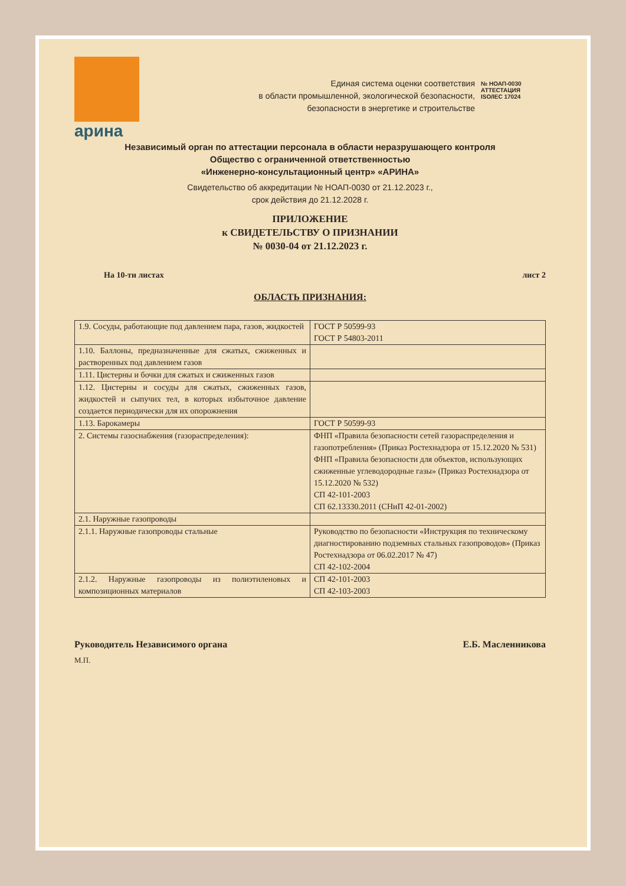арина
Единая система оценки соответствия
в области промышленной, экологической безопасности,
безопасности в энергетике и строительстве
№ НОАП-0030
АТТЕСТАЦИЯ
ISO/IEC 17024
Независимый орган по аттестации персонала в области неразрушающего контроля
Общество с ограниченной ответственностью
«Инженерно-консультационный центр» «АРИНА»
Свидетельство об аккредитации № НОАП-0030 от 21.12.2023 г.,
срок действия до 21.12.2028 г.
ПРИЛОЖЕНИЕ
к СВИДЕТЕЛЬСТВУ О ПРИЗНАНИИ
№ 0030-04 от 21.12.2023 г.
На 10-ти листах лист 2
ОБЛАСТЬ ПРИЗНАНИЯ:
| 1.9. Сосуды, работающие под давлением пара, газов, жидкостей | ГОСТ Р 50599-93 ГОСТ Р 54803-2011 |
| 1.10. Баллоны, предназначенные для сжатых, сжиженных и растворенных под давлением газов | |
| 1.11. Цистерны и бочки для сжатых и сжиженных газов | |
| 1.12. Цистерны и сосуды для сжатых, сжиженных газов, жидкостей и сыпучих тел, в которых избыточное давление создается периодически для их опорожнения | |
| 1.13. Барокамеры | ГОСТ Р 50599-93 |
| 2. Системы газоснабжения (газораспределения): | ФНП «Правила безопасности сетей газораспределения и газопотребления» (Приказ Ростехнадзора от 15.12.2020 № 531) ФНП «Правила безопасности для объектов, использующих сжиженные углеводородные газы» (Приказ Ростехнадзора от 15.12.2020 № 532) СП 42-101-2003 СП 62.13330.2011 (СНиП 42-01-2002) |
| 2.1. Наружные газопроводы | |
| 2.1.1. Наружные газопроводы стальные | Руководство по безопасности «Инструкция по техническому диагностированию подземных стальных газопроводов» (Приказ Ростехнадзора от 06.02.2017 № 47) СП 42-102-2004 |
| 2.1.2. Наружные газопроводы из полиэтиленовых и композиционных материалов | СП 42-101-2003 СП 42-103-2003 |
Руководитель Независимого органа Е.Б. Масленникова
М.П.